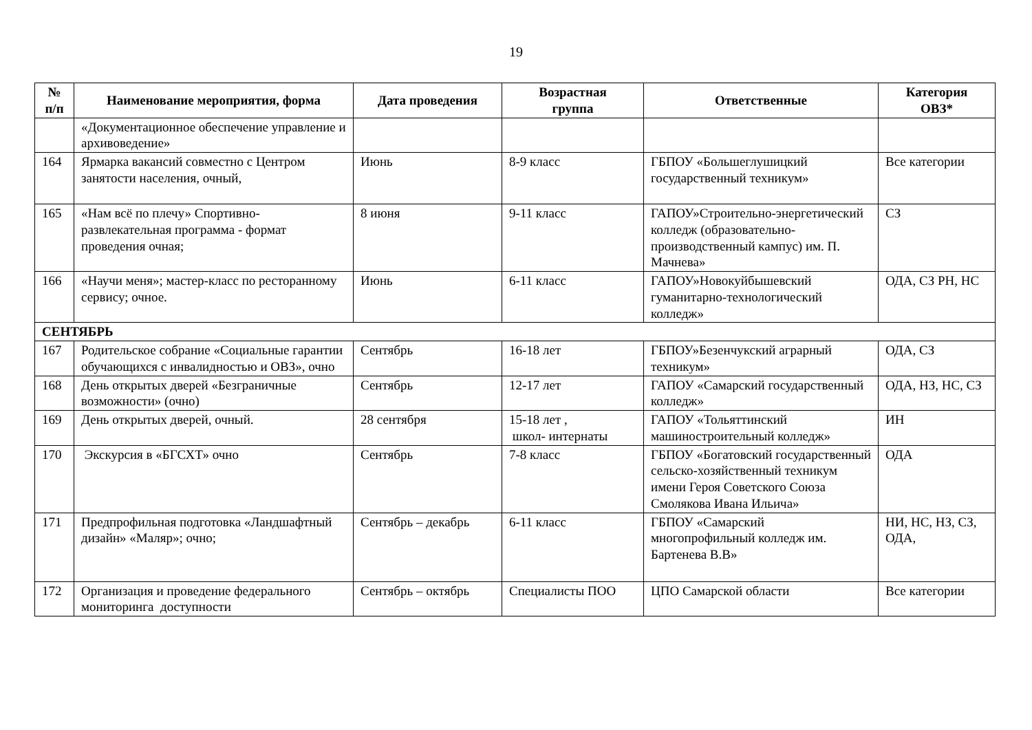19
| № п/п | Наименование мероприятия, форма | Дата проведения | Возрастная группа | Ответственные | Категория ОВЗ* |
| --- | --- | --- | --- | --- | --- |
| | «Документационное обеспечение управление и архивоведение» | | | | |
| 164 | Ярмарка вакансий совместно с Центром занятости населения, очный, | Июнь | 8-9 класс | ГБПОУ «Большеглушицкий государственный техникум» | Все категории |
| 165 | «Нам всё по плечу» Спортивно-развлекательная программа - формат проведения очная; | 8 июня | 9-11 класс | ГАПОУ»Строительно-энергетический колледж (образовательно-производственный кампус) им. П. Мачнева» | СЗ |
| 166 | «Научи меня»; мастер-класс по ресторанному сервису; очное. | Июнь | 6-11 класс | ГАПОУ»Новокуйбышевский гуманитарно-технологический колледж» | ОДА, СЗ РН, НС |
| СЕНТЯБРЬ | | | | | |
| 167 | Родительское собрание «Социальные гарантии обучающихся с инвалидностью и ОВЗ», очно | Сентябрь | 16-18 лет | ГБПОУ»Безенчукский аграрный техникум» | ОДА, СЗ |
| 168 | День открытых дверей «Безграничные возможности» (очно) | Сентябрь | 12-17 лет | ГАПОУ «Самарский государственный колледж» | ОДА, НЗ, НС, СЗ |
| 169 | День открытых дверей, очный. | 28 сентября | 15-18 лет , школ- интернаты | ГАПОУ «Тольяттинский машиностроительный колледж» | ИН |
| 170 | Экскурсия в «БГСХТ» очно | Сентябрь | 7-8 класс | ГБПОУ «Богатовский государственный сельско-хозяйственный техникум имени Героя Советского Союза Смолякова Ивана Ильича» | ОДА |
| 171 | Предпрофильная подготовка «Ландшафтный дизайн» «Маляр»; очно; | Сентябрь – декабрь | 6-11 класс | ГБПОУ «Самарский многопрофильный колледж им. Бартенева В.В» | НИ, НС, НЗ, СЗ, ОДА, |
| 172 | Организация и проведение федерального мониторинга доступности | Сентябрь – октябрь | Специалисты ПОО | ЦПО Самарской области | Все категории |